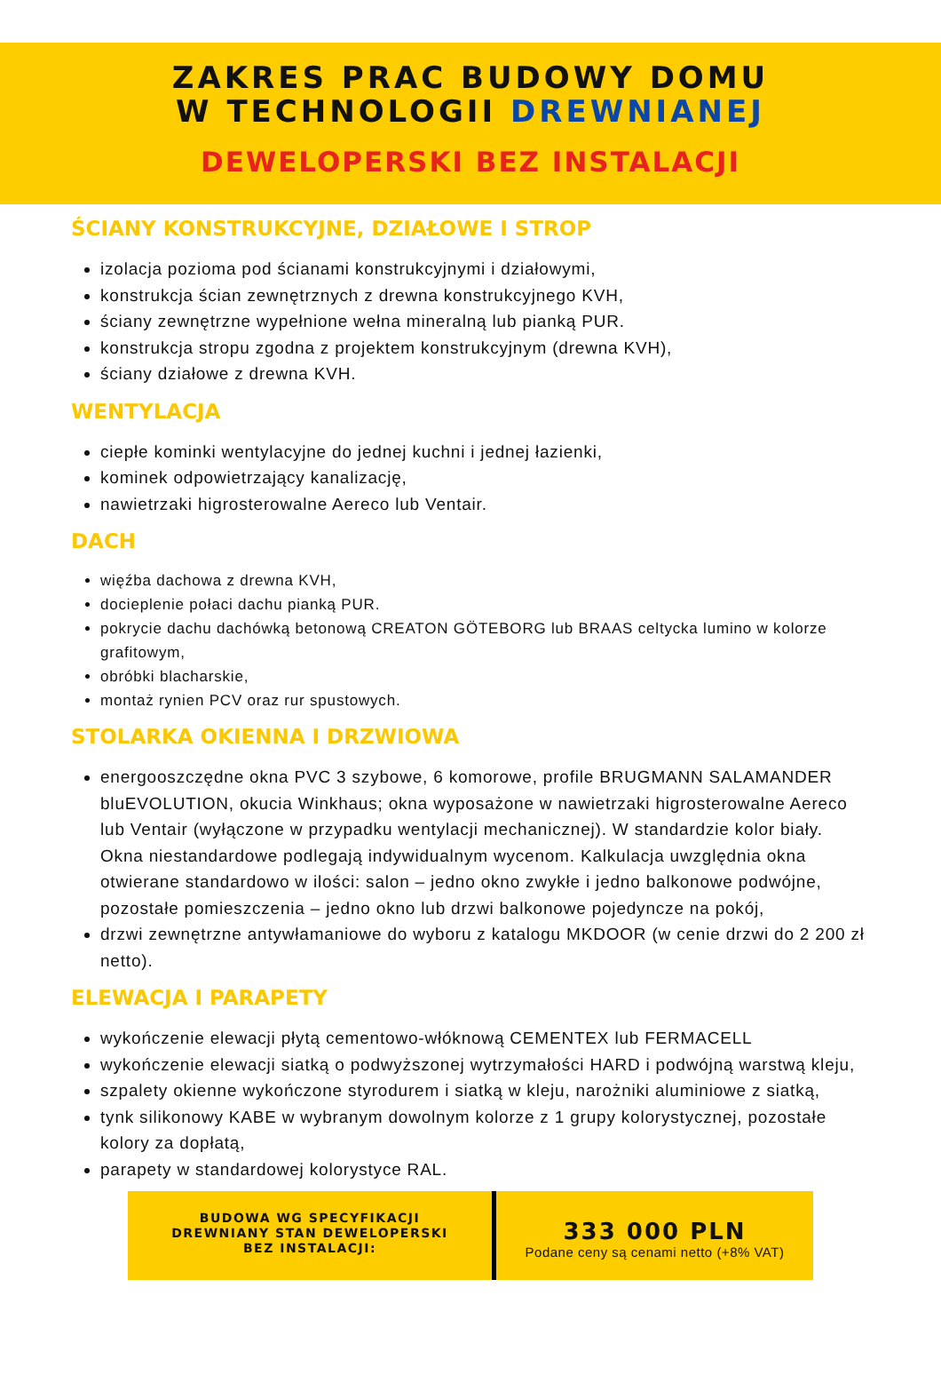ZAKRES PRAC BUDOWY DOMU
W TECHNOLOGII DREWNIANEJ
DEWELOPERSKI BEZ INSTALACJI
ŚCIANY KONSTRUKCYJNE, DZIAŁOWE I STROP
izolacja pozioma pod ścianami konstrukcyjnymi i działowymi,
konstrukcja ścian zewnętrznych z drewna konstrukcyjnego KVH,
ściany zewnętrzne wypełnione wełna mineralną lub pianką PUR.
konstrukcja stropu zgodna z projektem konstrukcyjnym (drewna KVH),
ściany działowe z drewna KVH.
WENTYLACJA
ciepłe kominki wentylacyjne do jednej kuchni i jednej łazienki,
kominek odpowietrzający kanalizację,
nawietrzaki higrosterowalne Aereco lub Ventair.
DACH
więźba dachowa z drewna KVH,
docieplenie połaci dachu pianką PUR.
pokrycie dachu dachówką betonową CREATON GÖTEBORG lub BRAAS celtycka lumino w kolorze grafitowym,
obróbki blacharskie,
montaż rynien PCV oraz rur spustowych.
STOLARKA OKIENNA I DRZWIOWA
energooszczędne okna PVC 3 szybowe, 6 komorowe, profile BRUGMANN SALAMANDER bluEVOLUTION, okucia Winkhaus; okna wyposażone w nawietrzaki higrosterowalne Aereco lub Ventair (wyłączone w przypadku wentylacji mechanicznej). W standardzie kolor biały. Okna niestandardowe podlegają indywidualnym wycenom. Kalkulacja uwzględnia okna otwierane standardowo w ilości: salon – jedno okno zwykłe i jedno balkonowe podwójne, pozostałe pomieszczenia – jedno okno lub drzwi balkonowe pojedyncze na pokój,
drzwi zewnętrzne antywłamaniowe do wyboru z katalogu MKDOOR (w cenie drzwi do 2 200 zł netto).
ELEWACJA I PARAPETY
wykończenie elewacji płytą cementowo-włóknową CEMENTEX lub FERMACELL
wykończenie elewacji siatką o podwyższonej wytrzymałości HARD i podwójną warstwą kleju,
szpalety okienne wykończone styrodurem i siatką w kleju, narożniki aluminiowe z siatką,
tynk silikonowy KABE w wybranym dowolnym kolorze z 1 grupy kolorystycznej, pozostałe kolory za dopłatą,
parapety w standardowej kolorystyce RAL.
BUDOWA WG SPECYFIKACJI
DREWNIANY STAN DEWELOPERSKI
BEZ INSTALACJI:
333 000 PLN
Podane ceny są cenami netto (+8% VAT)